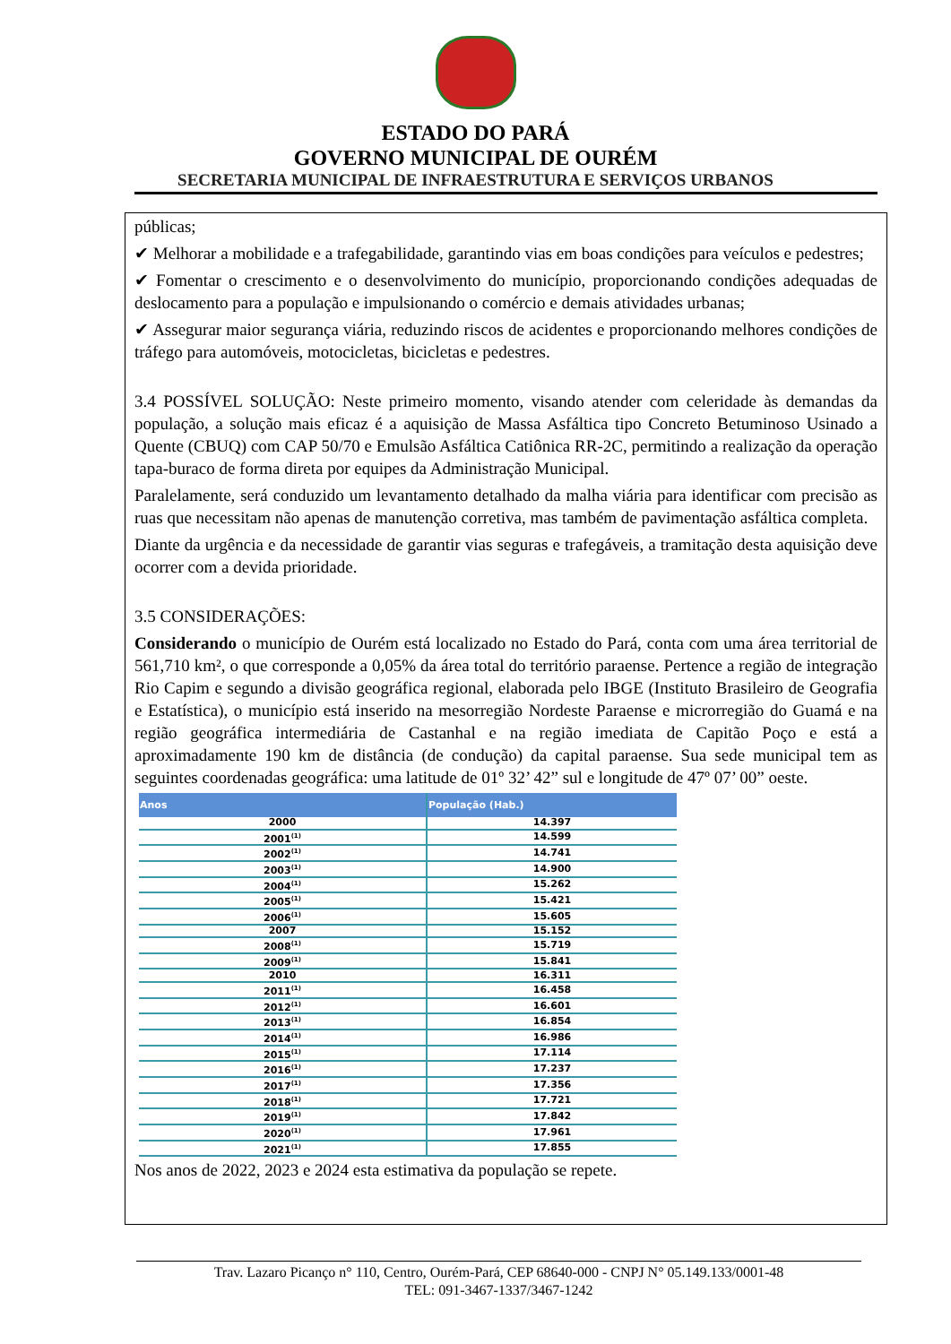ESTADO DO PARÁ
GOVERNO MUNICIPAL DE OURÉM
SECRETARIA MUNICIPAL DE INFRAESTRUTURA E SERVIÇOS URBANOS
públicas;
✔ Melhorar a mobilidade e a trafegabilidade, garantindo vias em boas condições para veículos e pedestres;
✔ Fomentar o crescimento e o desenvolvimento do município, proporcionando condições adequadas de deslocamento para a população e impulsionando o comércio e demais atividades urbanas;
✔ Assegurar maior segurança viária, reduzindo riscos de acidentes e proporcionando melhores condições de tráfego para automóveis, motocicletas, bicicletas e pedestres.
3.4 POSSÍVEL SOLUÇÃO: Neste primeiro momento, visando atender com celeridade às demandas da população, a solução mais eficaz é a aquisição de Massa Asfáltica tipo Concreto Betuminoso Usinado a Quente (CBUQ) com CAP 50/70 e Emulsão Asfáltica Catiônica RR-2C, permitindo a realização da operação tapa-buraco de forma direta por equipes da Administração Municipal.
Paralelamente, será conduzido um levantamento detalhado da malha viária para identificar com precisão as ruas que necessitam não apenas de manutenção corretiva, mas também de pavimentação asfáltica completa.
Diante da urgência e da necessidade de garantir vias seguras e trafegáveis, a tramitação desta aquisição deve ocorrer com a devida prioridade.
3.5 CONSIDERAÇÕES:
Considerando o município de Ourém está localizado no Estado do Pará, conta com uma área territorial de 561,710 km², o que corresponde a 0,05% da área total do território paraense. Pertence a região de integração Rio Capim e segundo a divisão geográfica regional, elaborada pelo IBGE (Instituto Brasileiro de Geografia e Estatística), o município está inserido na mesorregião Nordeste Paraense e microrregião do Guamá e na região geográfica intermediária de Castanhal e na região imediata de Capitão Poço e está a aproximadamente 190 km de distância (de condução) da capital paraense. Sua sede municipal tem as seguintes coordenadas geográfica: uma latitude de 01º 32’ 42” sul e longitude de 47º 07’ 00” oeste.
| Anos | População (Hab.) |
| --- | --- |
| 2000 | 14.397 |
| 2001<sup>(1)</sup> | 14.599 |
| 2002<sup>(1)</sup> | 14.741 |
| 2003<sup>(1)</sup> | 14.900 |
| 2004<sup>(1)</sup> | 15.262 |
| 2005<sup>(1)</sup> | 15.421 |
| 2006<sup>(1)</sup> | 15.605 |
| 2007 | 15.152 |
| 2008<sup>(1)</sup> | 15.719 |
| 2009<sup>(1)</sup> | 15.841 |
| 2010 | 16.311 |
| 2011<sup>(1)</sup> | 16.458 |
| 2012<sup>(1)</sup> | 16.601 |
| 2013<sup>(1)</sup> | 16.854 |
| 2014<sup>(1)</sup> | 16.986 |
| 2015<sup>(1)</sup> | 17.114 |
| 2016<sup>(1)</sup> | 17.237 |
| 2017<sup>(1)</sup> | 17.356 |
| 2018<sup>(1)</sup> | 17.721 |
| 2019<sup>(1)</sup> | 17.842 |
| 2020<sup>(1)</sup> | 17.961 |
| 2021<sup>(1)</sup> | 17.855 |
Nos anos de 2022, 2023 e 2024 esta estimativa da população se repete.
Trav. Lazaro Picanço n° 110, Centro, Ourém-Pará, CEP 68640-000 - CNPJ N° 05.149.133/0001-48
TEL: 091-3467-1337/3467-1242